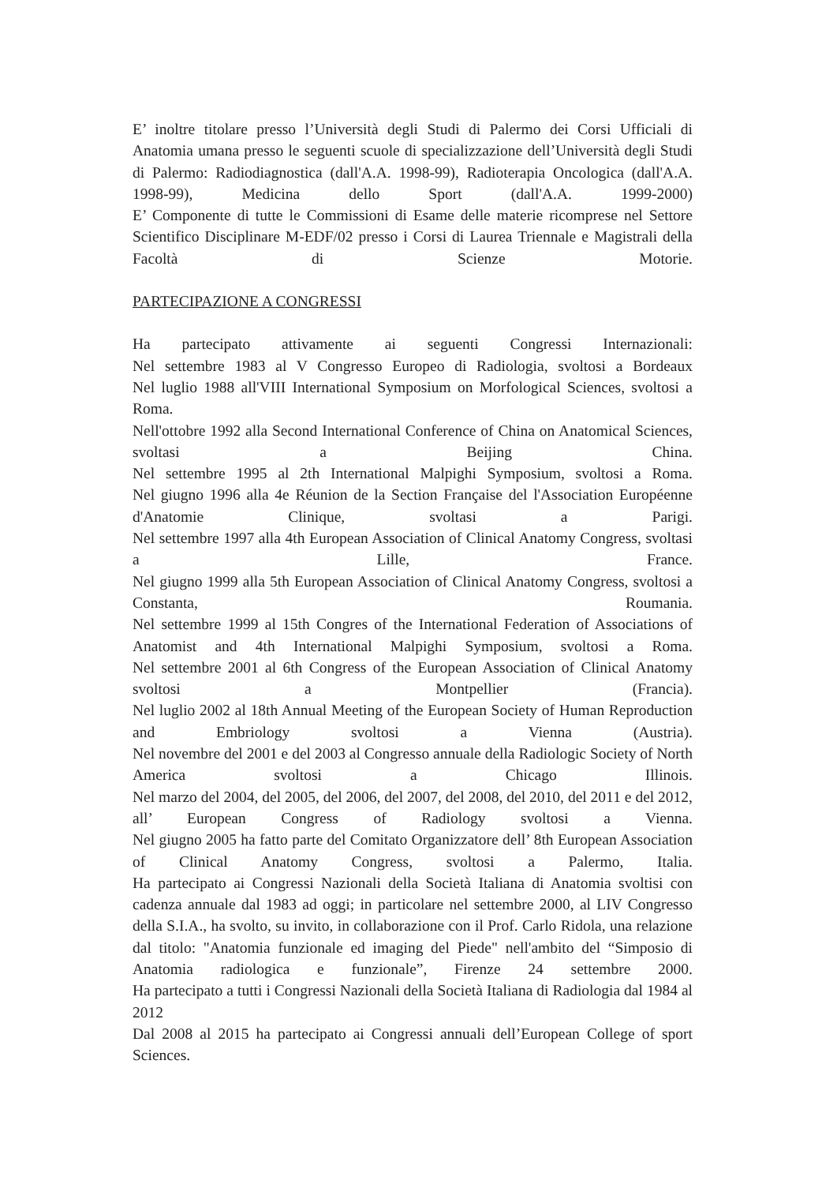E’ inoltre titolare presso l’Università degli Studi di Palermo dei Corsi Ufficiali di Anatomia umana presso le seguenti scuole di specializzazione dell’Università degli Studi di Palermo: Radiodiagnostica (dall'A.A. 1998-99), Radioterapia Oncologica (dall'A.A. 1998-99), Medicina dello Sport (dall'A.A. 1999-2000)
E’ Componente di tutte le Commissioni di Esame delle materie ricomprese nel Settore Scientifico Disciplinare M-EDF/02 presso i Corsi di Laurea Triennale e Magistrali della Facoltà di Scienze Motorie.
PARTECIPAZIONE A CONGRESSI
Ha partecipato attivamente ai seguenti Congressi Internazionali:
Nel settembre 1983 al V Congresso Europeo di Radiologia, svoltosi a Bordeaux
Nel luglio 1988 all'VIII International Symposium on Morfological Sciences, svoltosi a Roma.
Nell'ottobre 1992 alla Second International Conference of China on Anatomical Sciences, svoltasi a Beijing China.
Nel settembre 1995 al 2th International Malpighi Symposium, svoltosi a Roma.
Nel giugno 1996 alla 4e Réunion de la Section Française del l'Association Européenne d'Anatomie Clinique, svoltasi a Parigi.
Nel settembre 1997 alla 4th European Association of Clinical Anatomy Congress, svoltasi a Lille, France.
Nel giugno 1999 alla 5th European Association of Clinical Anatomy Congress, svoltosi a Constanta, Roumania.
Nel settembre 1999 al 15th Congres of the International Federation of Associations of Anatomist and 4th International Malpighi Symposium, svoltosi a Roma.
Nel settembre 2001 al 6th Congress of the European Association of Clinical Anatomy svoltosi a Montpellier (Francia).
Nel luglio 2002 al 18th Annual Meeting of the European Society of Human Reproduction and Embriology svoltosi a Vienna (Austria).
Nel novembre del 2001 e del 2003 al Congresso annuale della Radiologic Society of North America svoltosi a Chicago Illinois.
Nel marzo del 2004, del 2005, del 2006, del 2007, del 2008, del 2010, del 2011 e del 2012, all’ European Congress of Radiology svoltosi a Vienna.
Nel giugno 2005 ha fatto parte del Comitato Organizzatore dell’ 8th European Association of Clinical Anatomy Congress, svoltosi a Palermo, Italia.
Ha partecipato ai Congressi Nazionali della Società Italiana di Anatomia svoltisi con cadenza annuale dal 1983 ad oggi; in particolare nel settembre 2000, al LIV Congresso della S.I.A., ha svolto, su invito, in collaborazione con il Prof. Carlo Ridola, una relazione dal titolo: "Anatomia funzionale ed imaging del Piede" nell'ambito del “Simposio di Anatomia radiologica e funzionale”, Firenze 24 settembre 2000.
Ha partecipato a tutti i Congressi Nazionali della Società Italiana di Radiologia dal 1984 al 2012
Dal 2008 al 2015 ha partecipato ai Congressi annuali dell’European College of sport Sciences.